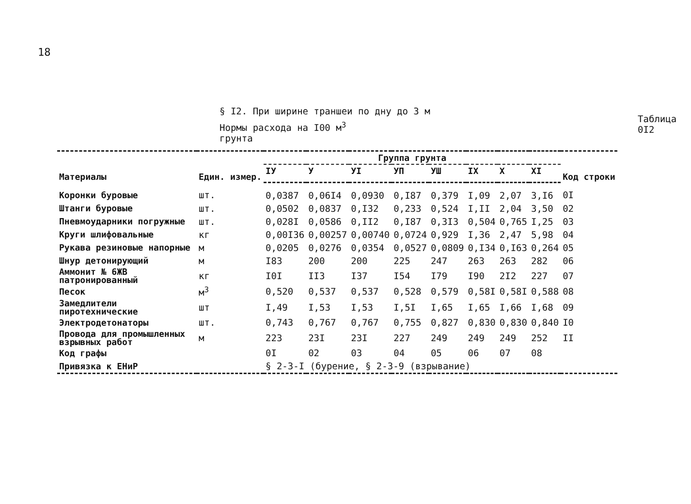18
§ I2. При ширине траншеи по дну до 3 м
Нормы расхода на I00 м<sup>3</sup> грунта
Таблица 0I2
| Материалы | Един. измер. | Группа грунта | | | | | | | | Код строки |
| --- | --- | --- | --- | --- | --- | --- | --- | --- | --- | --- |
| | | IУ | У | УI | УП | УШ | IX | X | XI | |
| Коронки буровые | шт. | 0,0387 | 0,06I4 | 0,0930 | 0,I87 | 0,379 | I,09 | 2,07 | 3,I6 | 0I |
| Штанги буровые | шт. | 0,0502 | 0,0837 | 0,I32 | 0,233 | 0,524 | I,II | 2,04 | 3,50 | 02 |
| Пневмоударники погружные | шт. | 0,028I | 0,0586 | 0,II2 | 0,I87 | 0,3I3 | 0,504 | 0,765 | I,25 | 03 |
| Круги шлифовальные | кг | 0,00I36 | 0,00257 | 0,00740 | 0,0724 | 0,929 | I,36 | 2,47 | 5,98 | 04 |
| Рукава резиновые напорные | м | 0,0205 | 0,0276 | 0,0354 | 0,0527 | 0,0809 | 0,I34 | 0,I63 | 0,264 | 05 |
| Шнур детонирующий | м | I83 | 200 | 200 | 225 | 247 | 263 | 263 | 282 | 06 |
| Аммонит № 6ЖВ патронированный | кг | I0I | II3 | I37 | I54 | I79 | I90 | 2I2 | 227 | 07 |
| Песок | м<sup>3</sup> | 0,520 | 0,537 | 0,537 | 0,528 | 0,579 | 0,58I | 0,58I | 0,588 | 08 |
| Замедлители пиротехнические | шт | I,49 | I,53 | I,53 | I,5I | I,65 | I,65 | I,66 | I,68 | 09 |
| Электродетонаторы | шт. | 0,743 | 0,767 | 0,767 | 0,755 | 0,827 | 0,830 | 0,830 | 0,840 | I0 |
| Провода для промышленных взрывных работ | м | 223 | 23I | 23I | 227 | 249 | 249 | 249 | 252 | II |
| Код графы | | 0I | 02 | 03 | 04 | 05 | 06 | 07 | 08 | |
| Привязка к ЕНиР | | § 2-3-I (бурение, § 2-3-9 (взрывание) | | | | | | | | |